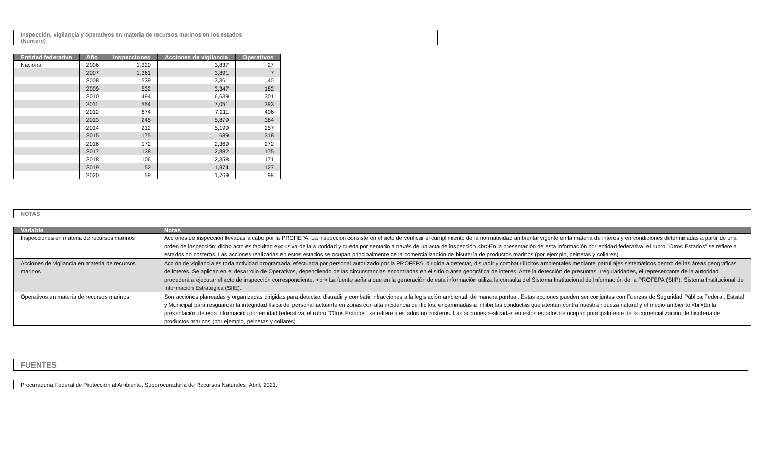Inspección, vigilancia y operativos en materia de recursos marinos en los estados
(Número)
| Entidad federativa | Año | Inspecciones | Acciones de vigilancia | Operativos |
| --- | --- | --- | --- | --- |
| Nacional | 2006 | 1,320 | 3,837 | 27 |
| | 2007 | 1,361 | 3,891 | 7 |
| | 2008 | 539 | 3,361 | 40 |
| | 2009 | 532 | 3,347 | 182 |
| | 2010 | 494 | 6,639 | 301 |
| | 2011 | 554 | 7,051 | 393 |
| | 2012 | 674 | 7,211 | 406 |
| | 2013 | 245 | 5,879 | 384 |
| | 2014 | 212 | 5,199 | 257 |
| | 2015 | 175 | 689 | 318 |
| | 2016 | 172 | 2,369 | 272 |
| | 2017 | 138 | 2,882 | 175 |
| | 2018 | 106 | 2,358 | 171 |
| | 2019 | 52 | 1,974 | 127 |
| | 2020 | 59 | 1,769 | 98 |
NOTAS
| Variable | Notas |
| --- | --- |
| Inspecciones en materia de recursos marinos | Acciones de inspección llevadas a cabo por la PROFEPA. La inspección consiste en el acto de verificar el cumplimiento de la normatividad ambiental vigente en la materia de interés y en condiciones determinadas a partir de una orden de inspección; dicho acto es facultad exclusiva de la autoridad y queda por sentado a través de un acta de inspección.<br>En la presentación de esta información por entidad federativa, el rubro "Otros Estados" se refiere a estados no costeros. Las acciones realizadas en estos estados se ocupan principalmente de la comercialización de bisutería de productos marinos (por ejemplo, peinetas y collares). |
| Acciones de vigilancia en materia de recursos marinos | Acción de vigilancia es toda actividad programada, efectuada por personal autorizado por la PROFEPA, dirigida a detectar, disuadir y combatir ilícitos ambientales mediante patrullajes sistemáticos dentro de las áreas geográficas de interés. Se aplican en el desarrollo de Operativos, dependiendo de las circunstancias encontradas en el sitio o área geográfica de interés. Ante la detección de presuntas irregularidades, el representante de la autoridad procederá a ejecutar el acto de inspección correspondiente. <br> La fuente señala que en la generación de esta información utiliza la consulta del Sistema Institucional de Información de la PROFEPA (SIIP), Sistema Institucional de Información Estratégica (SIIE). |
| Operativos en materia de recursos marinos | Son acciones planeadas y organizadas dirigidas para detectar, disuadir y combatir infracciones a la legislación ambiental, de manera puntual. Estas acciones pueden ser conjuntas con Fuerzas de Seguridad Pública Federal, Estatal y Municipal para resguardar la integridad física del personal actuante en zonas con alta incidencia de ilícitos, encaminadas a inhibir las conductas que atentan contra nuestra riqueza natural y el medio ambiente.<br>En la presentación de esta información por entidad federativa, el rubro "Otros Estados" se refiere a estados no costeros. Las acciones realizadas en estos estados se ocupan principalmente de la comercialización de bisutería de productos marinos (por ejemplo, peinetas y collares). |
FUENTES
Procuraduría Federal de Protección al Ambiente, Subprocuraduría de Recursos Naturales, Abril, 2021.